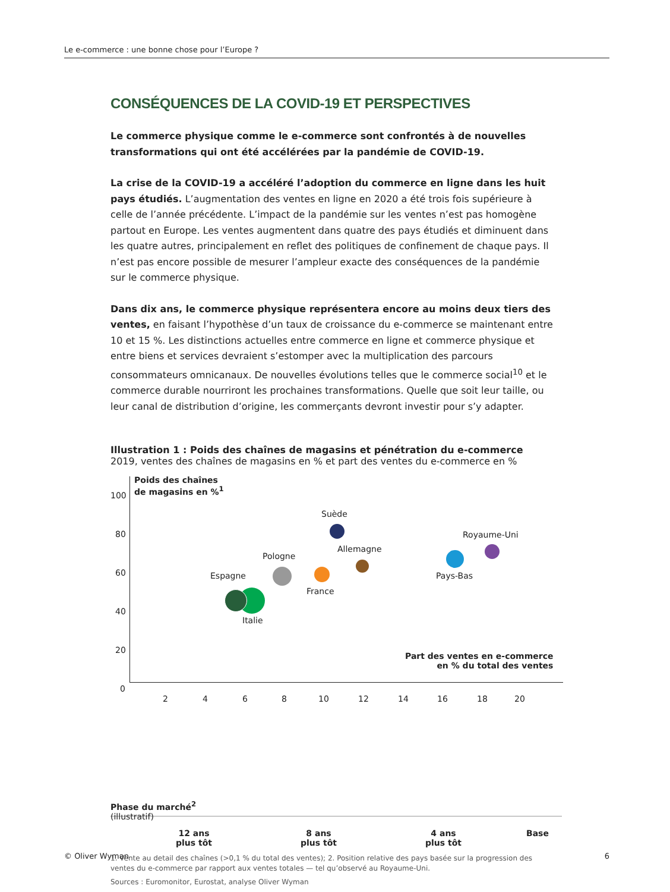Le e-commerce : une bonne chose pour l’Europe ?
CONSÉQUENCES DE LA COVID-19 ET PERSPECTIVES
Le commerce physique comme le e-commerce sont confrontés à de nouvelles transformations qui ont été accélérées par la pandémie de COVID-19.
La crise de la COVID-19 a accéléré l’adoption du commerce en ligne dans les huit pays étudiés. L’augmentation des ventes en ligne en 2020 a été trois fois supérieure à celle de l’année précédente. L’impact de la pandémie sur les ventes n’est pas homogène partout en Europe. Les ventes augmentent dans quatre des pays étudiés et diminuent dans les quatre autres, principalement en reflet des politiques de confinement de chaque pays. Il n’est pas encore possible de mesurer l’ampleur exacte des conséquences de la pandémie sur le commerce physique.
Dans dix ans, le commerce physique représentera encore au moins deux tiers des ventes, en faisant l’hypothèse d’un taux de croissance du e-commerce se maintenant entre 10 et 15 %. Les distinctions actuelles entre commerce en ligne et commerce physique et entre biens et services devraient s’estomper avec la multiplication des parcours consommateurs omnicanaux. De nouvelles évolutions telles que le commerce social<sup>10</sup> et le commerce durable nourriront les prochaines transformations. Quelle que soit leur taille, ou leur canal de distribution d’origine, les commerçants devront investir pour s’y adapter.
Illustration 1 : Poids des chaînes de magasins et pénétration du e-commerce
2019, ventes des chaînes de magasins en % et part des ventes du e-commerce en %
Poids des chaînes
de magasins en %<sup>1</sup>
100
80
60
40
20
0
2 4 6 8 10 12 14 16 18 20
Part des ventes en e-commerce
en % du total des ventes
Suède
Royaume-Uni
Allemagne
Pays-Bas
Pologne
France
Espagne
Italie
Phase du marché<sup>2</sup>
(illustratif)
12 ans
plus tôt
8 ans
plus tôt
4 ans
plus tôt
Base
1. Vente au detail des chaînes (>0,1 % du total des ventes); 2. Position relative des pays basée sur la progression des ventes du e-commerce par rapport aux ventes totales — tel qu’observé au Royaume-Uni.
Sources : Euromonitor, Eurostat, analyse Oliver Wyman
© Oliver Wyman 6